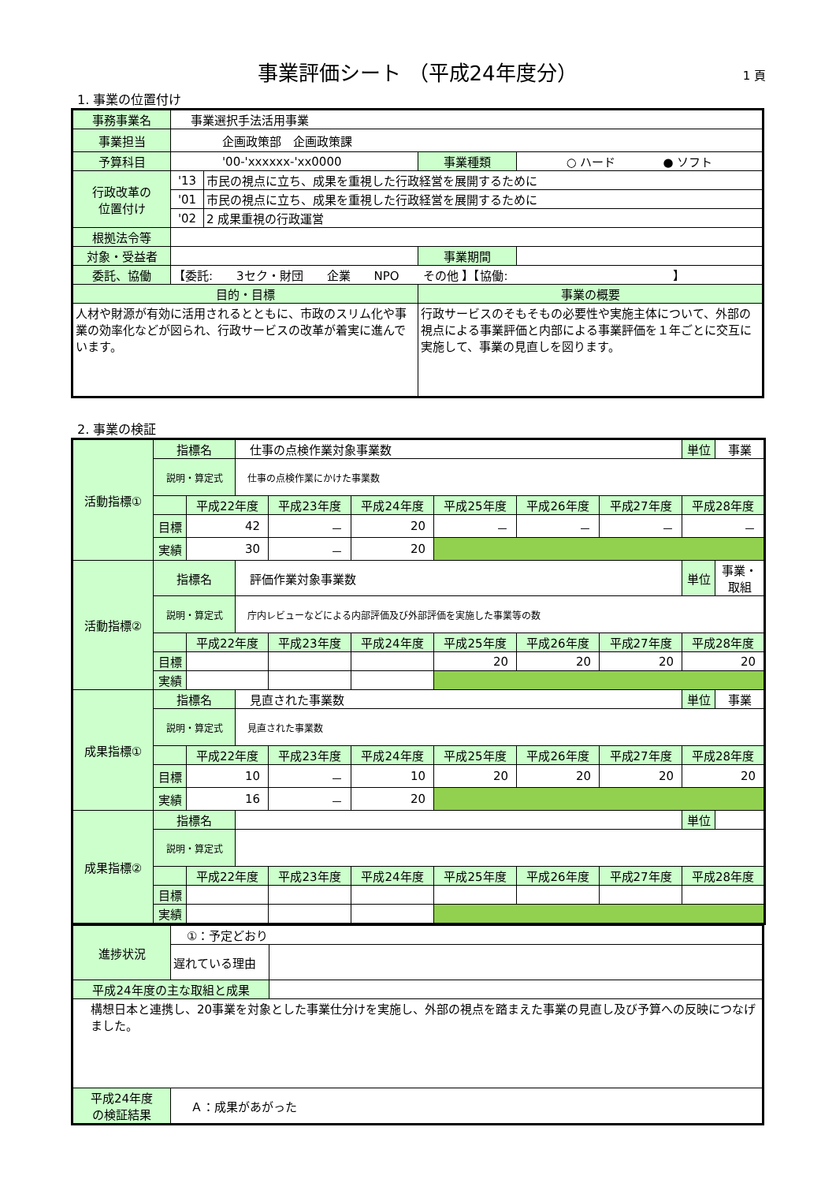事業評価シート （平成24年度分）
1 頁
1. 事業の位置付け
| 事務事業名 | 事業選択手法活用事業 | | | |
| 事業担当 | 企画政策部 企画政策課 | | | |
| 予算科目 | '00-'xxxxxx-'xx0000 | | 事業種類 | ○ ハード ● ソフト |
| 行政改革の 位置付け | '13 | 市民の視点に立ち、成果を重視した行政経営を展開するために | | |
| | '01 | 市民の視点に立ち、成果を重視した行政経営を展開するために | | |
| | '02 | 2 成果重視の行政運営 | | |
| 根拠法令等 | | | | |
| 対象・受益者 | | | 事業期間 | |
| 委託、協働 | 【委託: 3セク・財団 企業 NPO その他 】【協働: 】 | | | |
| 目的・目標 | | | 事業の概要 | |
| 人材や財源が有効に活用されるとともに、市政のスリム化や事業の効率化などが図られ、行政サービスの改革が着実に進んでいます。 | | | 行政サービスのそもそもの必要性や実施主体について、外部の視点による事業評価と内部による事業評価を１年ごとに交互に実施して、事業の見直しを図ります。 | |
2. 事業の検証
| 活動指標① | 指標名 | | 仕事の点検作業対象事業数 | | | | | | 単位 | 事業 |
| | 説明・算定式 | | 仕事の点検作業にかけた事業数 | | | | | | | |
| | | 平成22年度 | | 平成23年度 | 平成24年度 | 平成25年度 | 平成26年度 | 平成27年度 | 平成28年度 | |
| | 目標 | 42 | | － | 20 | － | － | － | － | |
| | 実績 | 30 | | － | 20 | | | | | |
| 活動指標② | 指標名 | | 評価作業対象事業数 | | | | | | 単位 | 事業・取組 |
| | 説明・算定式 | | 庁内レビューなどによる内部評価及び外部評価を実施した事業等の数 | | | | | | | |
| | | 平成22年度 | | 平成23年度 | 平成24年度 | 平成25年度 | 平成26年度 | 平成27年度 | 平成28年度 | |
| | 目標 | | | | | 20 | 20 | 20 | 20 | |
| | 実績 | | | | | | | | | |
| 成果指標① | 指標名 | | 見直された事業数 | | | | | | 単位 | 事業 |
| | 説明・算定式 | | 見直された事業数 | | | | | | | |
| | | 平成22年度 | | 平成23年度 | 平成24年度 | 平成25年度 | 平成26年度 | 平成27年度 | 平成28年度 | |
| | 目標 | 10 | | － | 10 | 20 | 20 | 20 | 20 | |
| | 実績 | 16 | | － | 20 | | | | | |
| 成果指標② | 指標名 | | | | | | | | 単位 | |
| | 説明・算定式 | | | | | | | | | |
| | | 平成22年度 | | 平成23年度 | 平成24年度 | 平成25年度 | 平成26年度 | 平成27年度 | 平成28年度 | |
| | 目標 | | | | | | | | | |
| | 実績 | | | | | | | | | |
| 進捗状況 | ①：予定どおり | |
| | 遅れている理由 | |
| 平成24年度の主な取組と成果 | | |
| 構想日本と連携し、20事業を対象とした事業仕分けを実施し、外部の視点を踏まえた事業の見直し及び予算への反映につなげました。 | | |
| 平成24年度 の検証結果 | Ａ：成果があがった | |